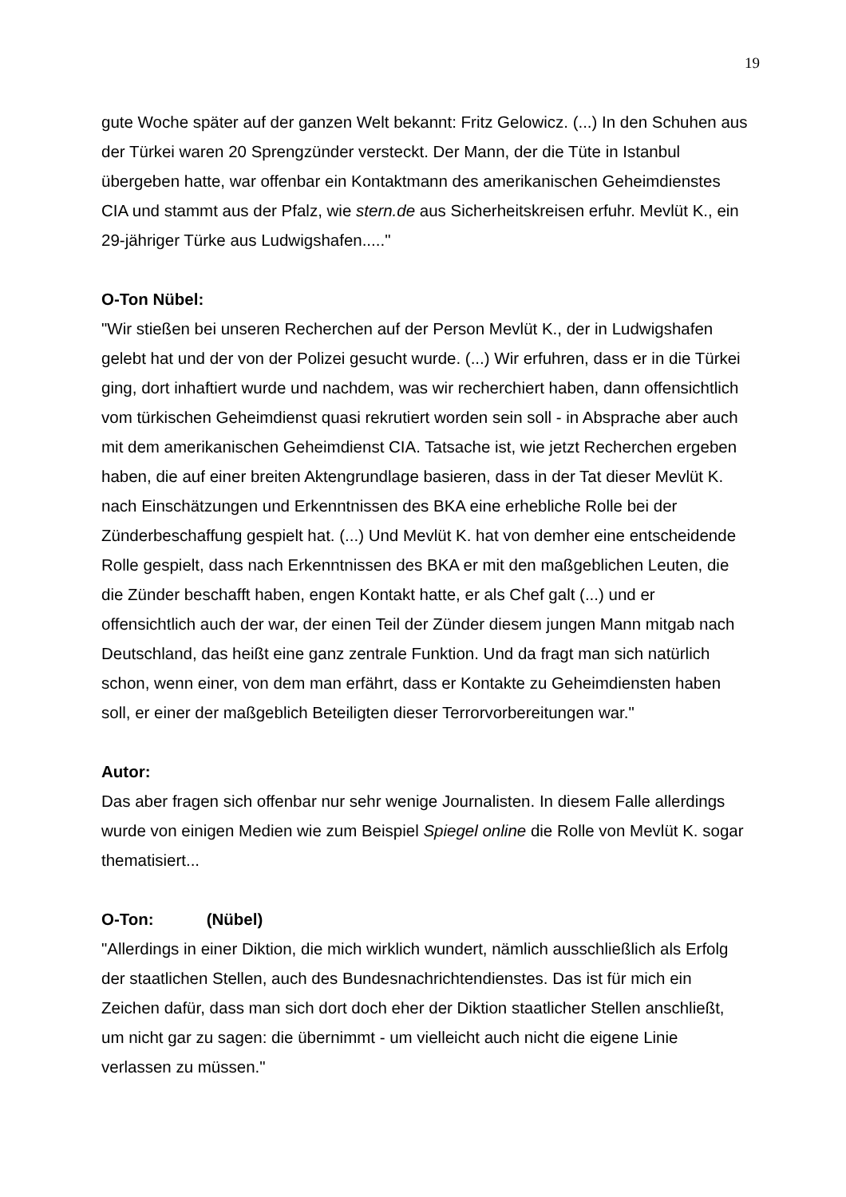19
gute Woche später auf der ganzen Welt bekannt: Fritz Gelowicz. (...) In den Schuhen aus der Türkei waren 20 Sprengzünder versteckt. Der Mann, der die Tüte in Istanbul übergeben hatte, war offenbar ein Kontaktmann des amerikanischen Geheimdienstes CIA und stammt aus der Pfalz, wie stern.de aus Sicherheitskreisen erfuhr. Mevlüt K., ein 29-jähriger Türke aus Ludwigshafen....."
O-Ton Nübel:
"Wir stießen bei unseren Recherchen auf der Person Mevlüt K., der in Ludwigshafen gelebt hat und der von der Polizei gesucht wurde. (...) Wir erfuhren, dass er in die Türkei ging, dort inhaftiert wurde und nachdem, was wir recherchiert haben, dann offensichtlich vom türkischen Geheimdienst quasi rekrutiert worden sein soll - in Absprache aber auch mit dem amerikanischen Geheimdienst CIA. Tatsache ist, wie jetzt Recherchen ergeben haben, die auf einer breiten Aktengrundlage basieren, dass in der Tat dieser Mevlüt K. nach Einschätzungen und Erkenntnissen des BKA eine erhebliche Rolle bei der Zünderbeschaffung gespielt hat. (...) Und Mevlüt K. hat von demher eine entscheidende Rolle gespielt, dass nach Erkenntnissen des BKA er mit den maßgeblichen Leuten, die die Zünder beschafft haben, engen Kontakt hatte, er als Chef galt (...) und er offensichtlich auch der war, der einen Teil der Zünder diesem jungen Mann mitgab nach Deutschland, das heißt eine ganz zentrale Funktion. Und da fragt man sich natürlich schon, wenn einer, von dem man erfährt, dass er Kontakte zu Geheimdiensten haben soll, er einer der maßgeblich Beteiligten dieser Terrorvorbereitungen war."
Autor:
Das aber fragen sich offenbar nur sehr wenige Journalisten. In diesem Falle allerdings wurde von einigen Medien wie zum Beispiel Spiegel online die Rolle von Mevlüt K. sogar thematisiert...
O-Ton: (Nübel)
"Allerdings in einer Diktion, die mich wirklich wundert, nämlich ausschließlich als Erfolg der staatlichen Stellen, auch des Bundesnachrichtendienstes. Das ist für mich ein Zeichen dafür, dass man sich dort doch eher der Diktion staatlicher Stellen anschließt, um nicht gar zu sagen: die übernimmt - um vielleicht auch nicht die eigene Linie verlassen zu müssen."